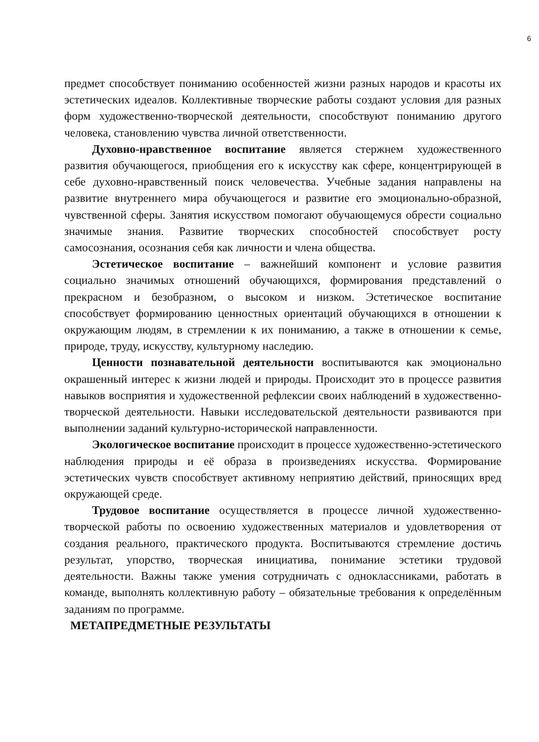6
предмет способствует пониманию особенностей жизни разных народов и красоты их эстетических идеалов. Коллективные творческие работы создают условия для разных форм художественно-творческой деятельности, способствуют пониманию другого человека, становлению чувства личной ответственности.
Духовно-нравственное воспитание является стержнем художественного развития обучающегося, приобщения его к искусству как сфере, концентрирующей в себе духовно-нравственный поиск человечества. Учебные задания направлены на развитие внутреннего мира обучающегося и развитие его эмоционально-образной, чувственной сферы. Занятия искусством помогают обучающемуся обрести социально значимые знания. Развитие творческих способностей способствует росту самосознания, осознания себя как личности и члена общества.
Эстетическое воспитание – важнейший компонент и условие развития социально значимых отношений обучающихся, формирования представлений о прекрасном и безобразном, о высоком и низком. Эстетическое воспитание способствует формированию ценностных ориентаций обучающихся в отношении к окружающим людям, в стремлении к их пониманию, а также в отношении к семье, природе, труду, искусству, культурному наследию.
Ценности познавательной деятельности воспитываются как эмоционально окрашенный интерес к жизни людей и природы. Происходит это в процессе развития навыков восприятия и художественной рефлексии своих наблюдений в художественно-творческой деятельности. Навыки исследовательской деятельности развиваются при выполнении заданий культурно-исторической направленности.
Экологическое воспитание происходит в процессе художественно-эстетического наблюдения природы и её образа в произведениях искусства. Формирование эстетических чувств способствует активному неприятию действий, приносящих вред окружающей среде.
Трудовое воспитание осуществляется в процессе личной художественно-творческой работы по освоению художественных материалов и удовлетворения от создания реального, практического продукта. Воспитываются стремление достичь результат, упорство, творческая инициатива, понимание эстетики трудовой деятельности. Важны также умения сотрудничать с одноклассниками, работать в команде, выполнять коллективную работу – обязательные требования к определённым заданиям по программе.
МЕТАПРЕДМЕТНЫЕ РЕЗУЛЬТАТЫ